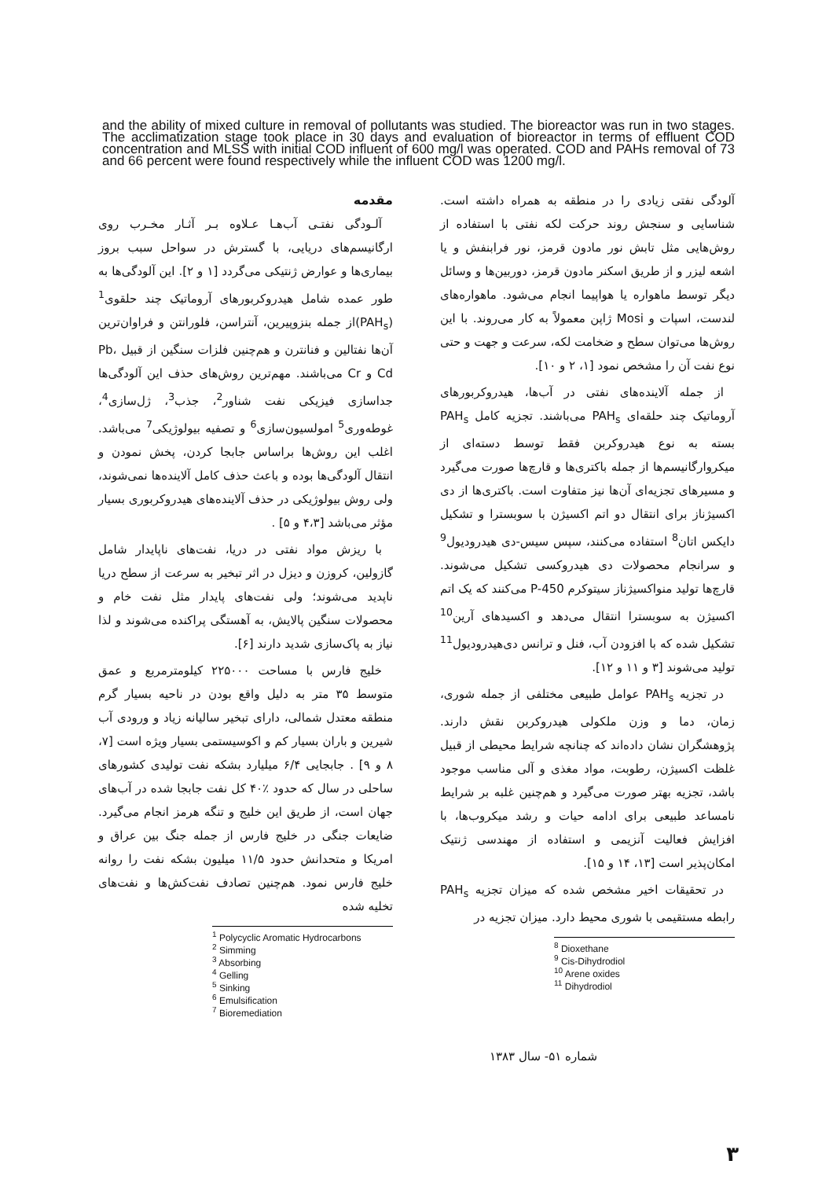and the ability of mixed culture in removal of pollutants was studied. The bioreactor was run in two stages. The acclimatization stage took place in 30 days and evaluation of bioreactor in terms of effluent COD concentration and MLSS with initial COD influent of 600 mg/l was operated. COD and PAHs removal of 73 and 66 percent were found respectively while the influent COD was 1200 mg/l.
مقدمه
آلـودگی نفتـی آب‌هـا عـلاوه بـر آثـار مخـرب روی ارگانیسم‌های دریایی، با گسترش در سواحل سبب بروز بیماری‌ها و عوارض ژنتیکی می‌گردد [۱ و ۲]. این آلودگی‌ها به طور عمده شامل هیدروکربورهای آروماتیک چند حلقوی<sup>1</sup> (PAH<sub>s</sub>)از جمله بنزوپیرین، آنتراسن، فلورانتن و فراوان‌ترین آن‌ها نفتالین و فنانترن و هم‌چنین فلزات سنگین از قبیل Pb، Cd و Cr می‌باشند. مهم‌ترین روش‌های حذف این آلودگی‌ها جداسازی فیزیکی نفت شناور<sup>2</sup>، جذب<sup>3</sup>، ژل‌سازی<sup>4</sup>، غوطه‌وری<sup>5</sup> امولسیون‌سازی<sup>6</sup> و تصفیه بیولوژیکی<sup>7</sup> می‌باشد. اغلب این روش‌ها براساس جابجا کردن، پخش نمودن و انتقال آلودگی‌ها بوده و باعث حذف کامل آلاینده‌ها نمی‌شوند، ولی روش بیولوژیکی در حذف آلاینده‌های هیدروکربوری بسیار مؤثر می‌باشد [۴،۳ و ۵] .
با ریزش مواد نفتی در دریا، نفت‌های ناپایدار شامل گازولین، کروزن و دیزل در اثر تبخیر به سرعت از سطح دریا ناپدید می‌شوند؛ ولی نفت‌های پایدار مثل نفت خام و محصولات سنگین پالایش، به آهستگی پراکنده می‌شوند و لذا نیاز به پاک‌سازی شدید دارند [۶].
خلیج فارس با مساحت ۲۲۵۰۰۰ کیلومترمربع و عمق متوسط ۳۵ متر به دلیل واقع بودن در ناحیه بسیار گرم منطقه معتدل شمالی، دارای تبخیر سالیانه زیاد و ورودی آب شیرین و باران بسیار کم و اکوسیستمی بسیار ویژه است [۷، ۸ و ۹] . جابجایی ۶/۴ میلیارد بشکه نفت تولیدی کشورهای ساحلی در سال که حدود ٪۴۰ کل نفت جابجا شده در آب‌های جهان است، از طریق این خلیج و تنگه هرمز انجام می‌گیرد. ضایعات جنگی در خلیج فارس از جمله جنگ بین عراق و امریکا و متحدانش حدود ۱۱/۵ میلیون بشکه نفت را روانه خلیج فارس نمود. هم‌چنین تصادف نفت‌کش‌ها و نفت‌های تخلیه شده
<sup>1</sup> Polycyclic Aromatic Hydrocarbons
<sup>2</sup> Simming
<sup>3</sup> Absorbing
<sup>4</sup> Gelling
<sup>5</sup> Sinking
<sup>6</sup> Emulsification
<sup>7</sup> Bioremediation
آلودگی نفتی زیادی را در منطقه به همراه داشته است. شناسایی و سنجش روند حرکت لکه نفتی با استفاده از روش‌هایی مثل تابش نور مادون قرمز، نور فرابنفش و یا اشعه لیزر و از طریق اسکنر مادون قرمز، دوربین‌ها و وسائل دیگر توسط ماهواره یا هواپیما انجام می‌شود. ماهواره‌های لندست، اسپات و Mosi ژاپن معمولاً به کار می‌روند. با این روش‌ها می‌توان سطح و ضخامت لکه، سرعت و جهت و حتی نوع نفت آن را مشخص نمود [۱، ۲ و ۱۰].
از جمله آلاینده‌های نفتی در آب‌ها، هیدروکربورهای آروماتیک چند حلقه‌ای PAH<sub>s</sub> می‌باشند. تجزیه کامل PAH<sub>s</sub> بسته به نوع هیدروکربن فقط توسط دسته‌ای از میکروارگانیسم‌ها از جمله باکتری‌ها و قارچ‌ها صورت می‌گیرد و مسیرهای تجزیه‌ای آن‌ها نیز متفاوت است. باکتری‌ها از دی اکسیژناز برای انتقال دو اتم اکسیژن با سوبسترا و تشکیل دایکس اتان<sup>8</sup> استفاده می‌کنند، سپس سیس-دی هیدرودیول<sup>9</sup> و سرانجام محصولات دی هیدروکسی تشکیل می‌شوند. قارچ‌ها تولید منواکسیژناز سیتوکرم P-450 می‌کنند که یک اتم اکسیژن به سوبسترا انتقال می‌دهد و اکسیدهای آرین<sup>10</sup> تشکیل شده که با افزودن آب، فنل و ترانس دی‌هیدرودیول<sup>11</sup> تولید می‌شوند [۳ و ۱۱ و ۱۲].
در تجزیه PAH<sub>s</sub> عوامل طبیعی مختلفی از جمله شوری، زمان، دما و وزن ملکولی هیدروکربن نقش دارند. پژوهشگران نشان داده‌اند که چنانچه شرایط محیطی از قبیل غلظت اکسیژن، رطوبت، مواد مغذی و آلی مناسب موجود باشد، تجزیه بهتر صورت می‌گیرد و هم‌چنین غلبه بر شرایط نامساعد طبیعی برای ادامه حیات و رشد میکروب‌ها، با افزایش فعالیت آنزیمی و استفاده از مهندسی ژنتیک امکان‌پذیر است [۱۳، ۱۴ و ۱۵].
در تحقیقات اخیر مشخص شده که میزان تجزیه PAH<sub>s</sub> رابطه مستقیمی با شوری محیط دارد. میزان تجزیه در
<sup>8</sup> Dioxethane
<sup>9</sup> Cis-Dihydrodiol
<sup>10</sup> Arene oxides
<sup>11</sup> Dihydrodiol
شماره ۵۱- سال ۱۳۸۳
۳